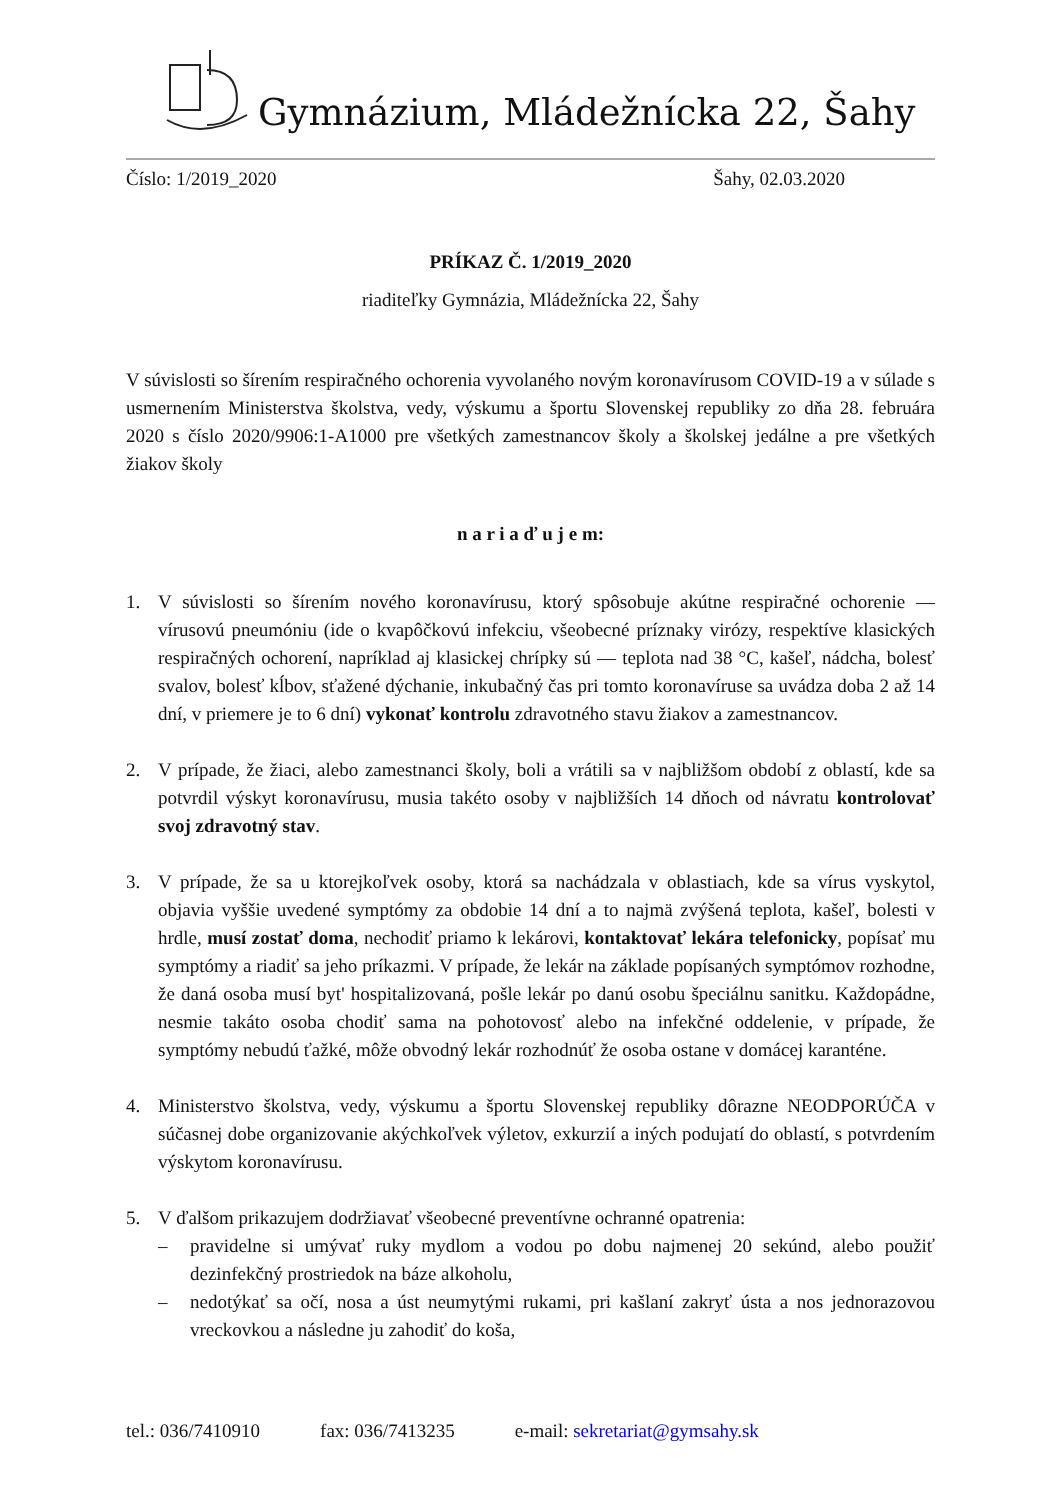Gymnázium, Mládežnícka 22, Šahy
Číslo: 1/2019_2020 Šahy, 02.03.2020
PRÍKAZ Č. 1/2019_2020
riaditeľky Gymnázia, Mládežnícka 22, Šahy
V súvislosti so šírením respiračného ochorenia vyvolaného novým koronavírusom COVID-19 a v súlade s usmernením Ministerstva školstva, vedy, výskumu a športu Slovenskej republiky zo dňa 28. februára 2020 s číslo 2020/9906:1-A1000 pre všetkých zamestnancov školy a školskej jedálne a pre všetkých žiakov školy
n a r i a ď u j e m:
1. V súvislosti so šírením nového koronavírusu, ktorý spôsobuje akútne respiračné ochorenie — vírusovú pneumóniu (ide o kvapôčkovú infekciu, všeobecné príznaky virózy, respektíve klasických respiračných ochorení, napríklad aj klasickej chrípky sú — teplota nad 38 °C, kašeľ, nádcha, bolesť svalov, bolesť kĺbov, sťažené dýchanie, inkubačný čas pri tomto koronavíruse sa uvádza doba 2 až 14 dní, v priemere je to 6 dní) vykonať kontrolu zdravotného stavu žiakov a zamestnancov.
2. V prípade, že žiaci, alebo zamestnanci školy, boli a vrátili sa v najbližšom období z oblastí, kde sa potvrdil výskyt koronavírusu, musia takéto osoby v najbližších 14 dňoch od návratu kontrolovať svoj zdravotný stav.
3. V prípade, že sa u ktorejkoľvek osoby, ktorá sa nachádzala v oblastiach, kde sa vírus vyskytol, objavia vyššie uvedené symptómy za obdobie 14 dní a to najmä zvýšená teplota, kašeľ, bolesti v hrdle, musí zostať doma, nechodiť priamo k lekárovi, kontaktovať lekára telefonicky, popísať mu symptómy a riadiť sa jeho príkazmi. V prípade, že lekár na základe popísaných symptómov rozhodne, že daná osoba musí byt' hospitalizovaná, pošle lekár po danú osobu špeciálnu sanitku. Každopádne, nesmie takáto osoba chodiť sama na pohotovosť alebo na infekčné oddelenie, v prípade, že symptómy nebudú ťažké, môže obvodný lekár rozhodnúť že osoba ostane v domácej karanténe.
4. Ministerstvo školstva, vedy, výskumu a športu Slovenskej republiky dôrazne NEODPORÚČA v súčasnej dobe organizovanie akýchkoľvek výletov, exkurzií a iných podujatí do oblastí, s potvrdením výskytom koronavírusu.
5. V ďalšom prikazujem dodržiavať všeobecné preventívne ochranné opatrenia:
– pravidelne si umývať ruky mydlom a vodou po dobu najmenej 20 sekúnd, alebo použiť dezinfekčný prostriedok na báze alkoholu,
– nedotýkať sa očí, nosa a úst neumytými rukami, pri kašlaní zakryť ústa a nos jednorazovou vreckovkou a následne ju zahodiť do koša,
tel.: 036/7410910 fax: 036/7413235 e-mail: sekretariat@gymsahy.sk